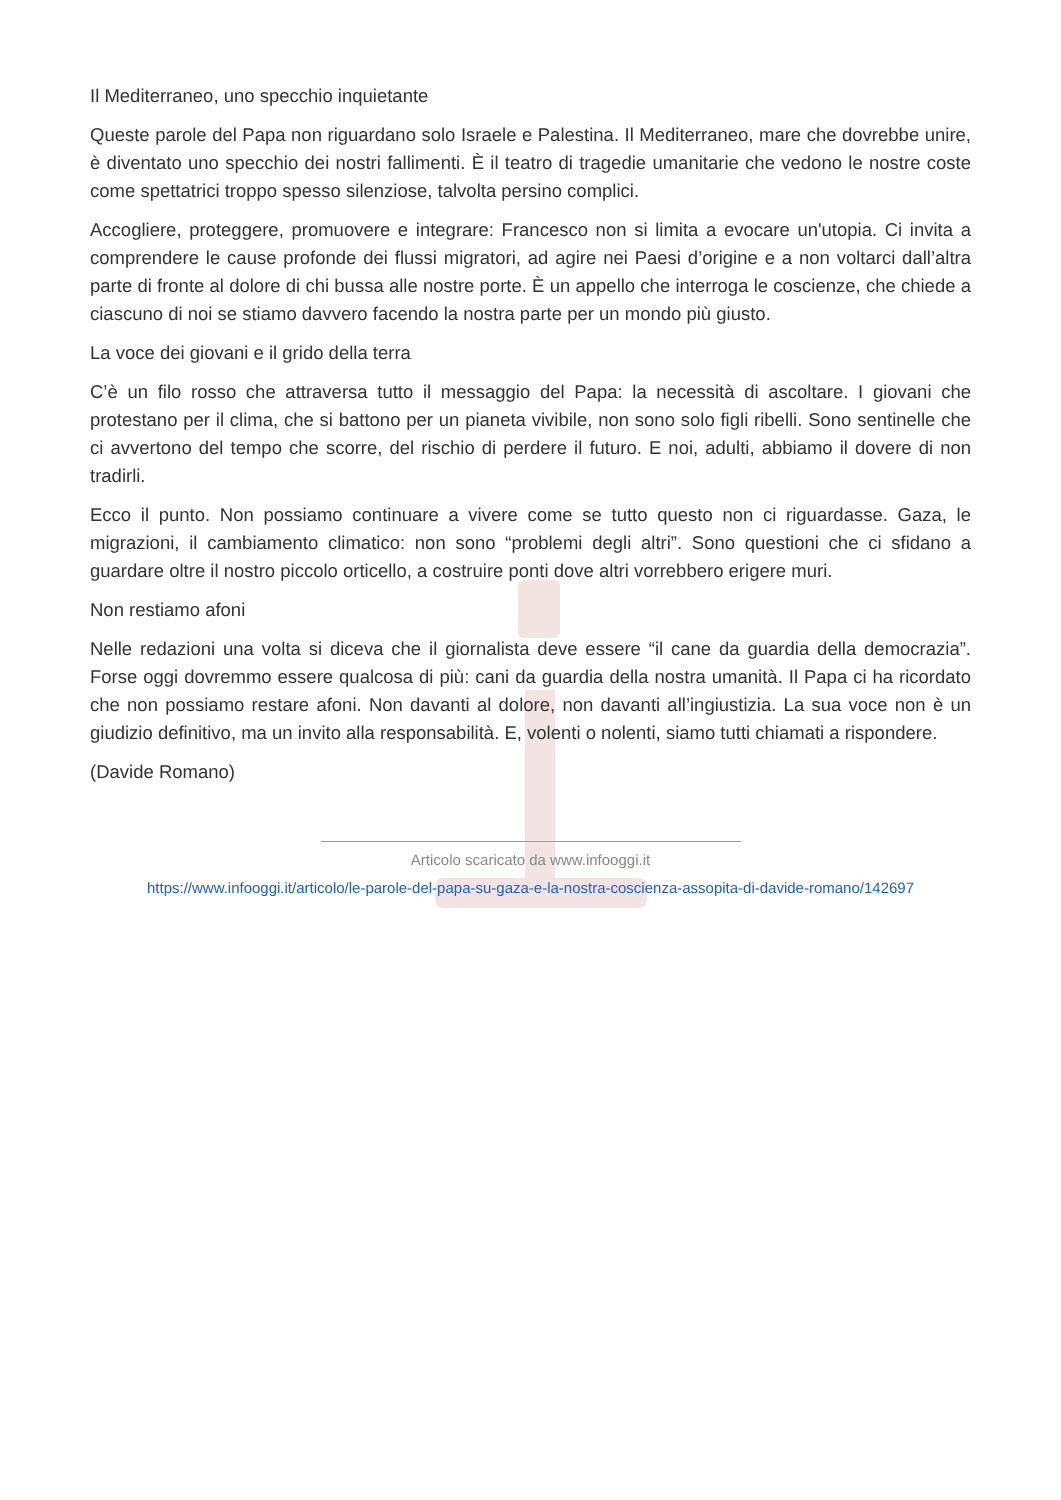Il Mediterraneo, uno specchio inquietante
Queste parole del Papa non riguardano solo Israele e Palestina. Il Mediterraneo, mare che dovrebbe unire, è diventato uno specchio dei nostri fallimenti. È il teatro di tragedie umanitarie che vedono le nostre coste come spettatrici troppo spesso silenziose, talvolta persino complici.
Accogliere, proteggere, promuovere e integrare: Francesco non si limita a evocare un'utopia. Ci invita a comprendere le cause profonde dei flussi migratori, ad agire nei Paesi d’origine e a non voltarci dall’altra parte di fronte al dolore di chi bussa alle nostre porte. È un appello che interroga le coscienze, che chiede a ciascuno di noi se stiamo davvero facendo la nostra parte per un mondo più giusto.
La voce dei giovani e il grido della terra
C’è un filo rosso che attraversa tutto il messaggio del Papa: la necessità di ascoltare. I giovani che protestano per il clima, che si battono per un pianeta vivibile, non sono solo figli ribelli. Sono sentinelle che ci avvertono del tempo che scorre, del rischio di perdere il futuro. E noi, adulti, abbiamo il dovere di non tradirli.
Ecco il punto. Non possiamo continuare a vivere come se tutto questo non ci riguardasse. Gaza, le migrazioni, il cambiamento climatico: non sono “problemi degli altri”. Sono questioni che ci sfidano a guardare oltre il nostro piccolo orticello, a costruire ponti dove altri vorrebbero erigere muri.
Non restiamo afoni
Nelle redazioni una volta si diceva che il giornalista deve essere “il cane da guardia della democrazia”. Forse oggi dovremmo essere qualcosa di più: cani da guardia della nostra umanità. Il Papa ci ha ricordato che non possiamo restare afoni. Non davanti al dolore, non davanti all’ingiustizia. La sua voce non è un giudizio definitivo, ma un invito alla responsabilità. E, volenti o nolenti, siamo tutti chiamati a rispondere.
(Davide Romano)
Articolo scaricato da www.infooggi.it
https://www.infooggi.it/articolo/le-parole-del-papa-su-gaza-e-la-nostra-coscienza-assopita-di-davide-romano/142697